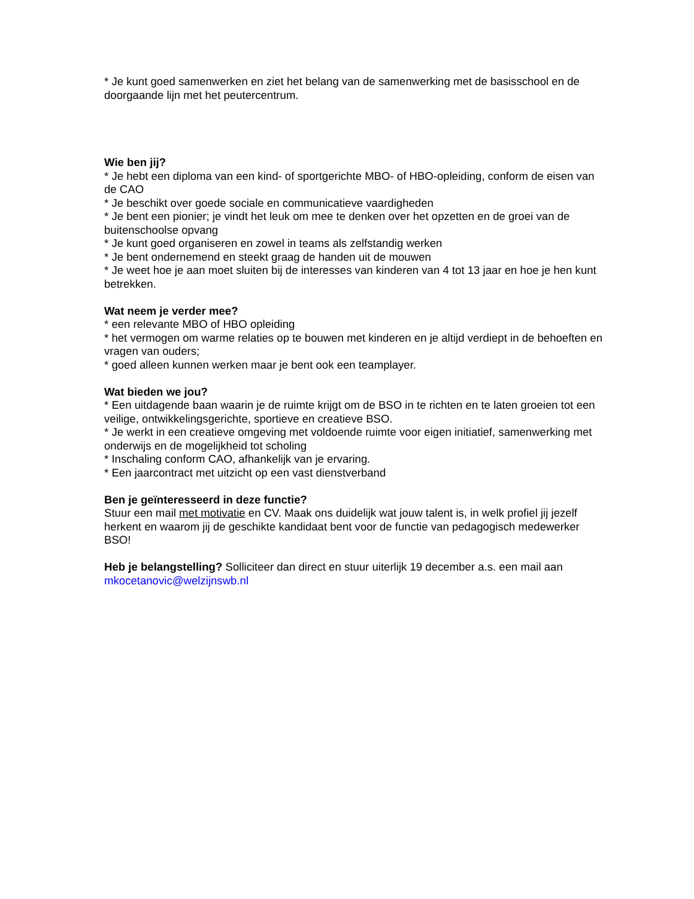* Je kunt goed samenwerken en ziet het belang van de samenwerking met de basisschool en de doorgaande lijn met het peutercentrum.
Wie ben jij?
* Je hebt een diploma van een kind- of sportgerichte MBO- of HBO-opleiding, conform de eisen van de CAO
* Je beschikt over goede sociale en communicatieve vaardigheden
* Je bent een pionier; je vindt het leuk om mee te denken over het opzetten en de groei van de buitenschoolse opvang
* Je kunt goed organiseren en zowel in teams als zelfstandig werken
* Je bent ondernemend en steekt graag de handen uit de mouwen
* Je weet hoe je aan moet sluiten bij de interesses van kinderen van 4 tot 13 jaar en hoe je hen kunt betrekken.
Wat neem je verder mee?
* een relevante MBO of HBO opleiding
* het vermogen om warme relaties op te bouwen met kinderen en je altijd verdiept in de behoeften en vragen van ouders;
* goed alleen kunnen werken maar je bent ook een teamplayer.
Wat bieden we jou?
* Een uitdagende baan waarin je de ruimte krijgt om de BSO in te richten en te laten groeien tot een veilige, ontwikkelingsgerichte, sportieve en creatieve BSO.
* Je werkt in een creatieve omgeving met voldoende ruimte voor eigen initiatief, samenwerking met onderwijs en de mogelijkheid tot scholing
* Inschaling conform CAO, afhankelijk van je ervaring.
* Een jaarcontract met uitzicht op een vast dienstverband
Ben je geïnteresseerd in deze functie?
Stuur een mail met motivatie en CV. Maak ons duidelijk wat jouw talent is, in welk profiel jij jezelf herkent en waarom jij de geschikte kandidaat bent voor de functie van pedagogisch medewerker BSO!
Heb je belangstelling? Solliciteer dan direct en stuur uiterlijk 19 december a.s. een mail aan mkocetanovic@welzijnswb.nl